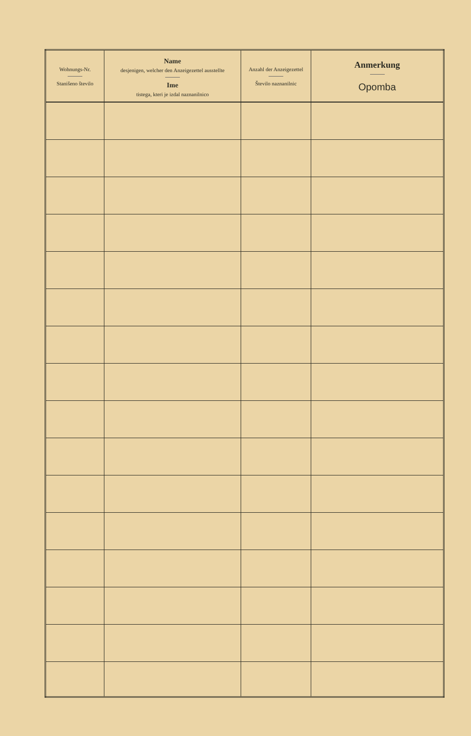| Wohnungs-Nr. Stanišeno število | Name desjenigen, welcher den Anzeigezettel ausstellte Ime tistega, kteri je izdal naznanilnico | Anzahl der Anzeigezettel Število naznanilnic | Anmerkung Opomba |
| --- | --- | --- | --- |